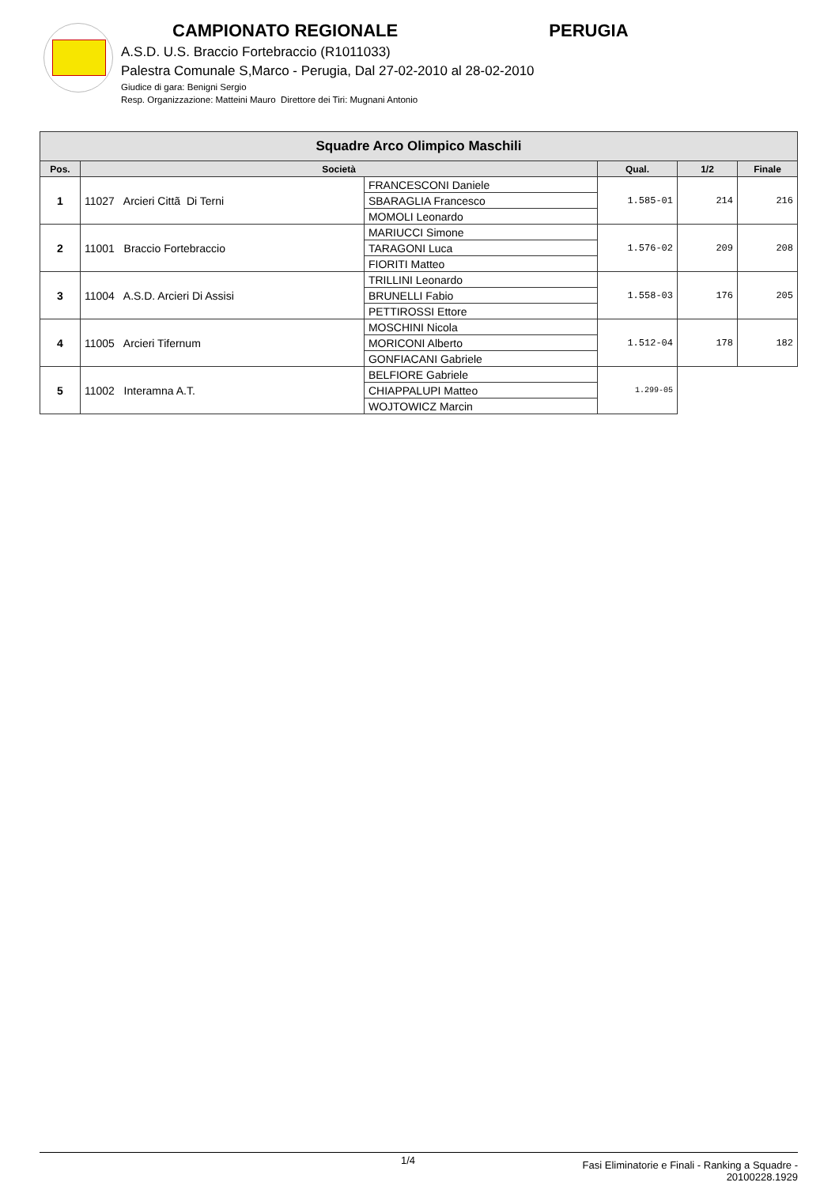CAMPIONATO REGIONALE PERUGIA
A.S.D. U.S. Braccio Fortebraccio (R1011033)
Palestra Comunale S,Marco - Perugia, Dal 27-02-2010 al 28-02-2010
Giudice di gara: Benigni Sergio
Resp. Organizzazione: Matteini Mauro Direttore dei Tiri: Mugnani Antonio
| Squadre Arco Olimpico Maschili | | | | | |
| --- | --- | --- | --- | --- | --- |
| Pos. | Società | | Qual. | 1/2 | Finale |
| 1 | 11027 Arcieri Cittã Di Terni | FRANCESCONI Daniele | 1.585-01 | 214 | 216 |
| | | SBARAGLIA Francesco | | | |
| | | MOMOLI Leonardo | | | |
| 2 | 11001 Braccio Fortebraccio | MARIUCCI Simone | 1.576-02 | 209 | 208 |
| | | TARAGONI Luca | | | |
| | | FIORITI Matteo | | | |
| 3 | 11004 A.S.D. Arcieri Di Assisi | TRILLINI Leonardo | 1.558-03 | 176 | 205 |
| | | BRUNELLI Fabio | | | |
| | | PETTIROSSI Ettore | | | |
| 4 | 11005 Arcieri Tifernum | MOSCHINI Nicola | 1.512-04 | 178 | 182 |
| | | MORICONI Alberto | | | |
| | | GONFIACANI Gabriele | | | |
| 5 | 11002 Interamna A.T. | BELFIORE Gabriele | 1.299-05 | | |
| | | CHIAPPALUPI Matteo | | | |
| | | WOJTOWICZ Marcin | | | |
1/4
Fasi Eliminatorie e Finali - Ranking a Squadre -
20100228.1929